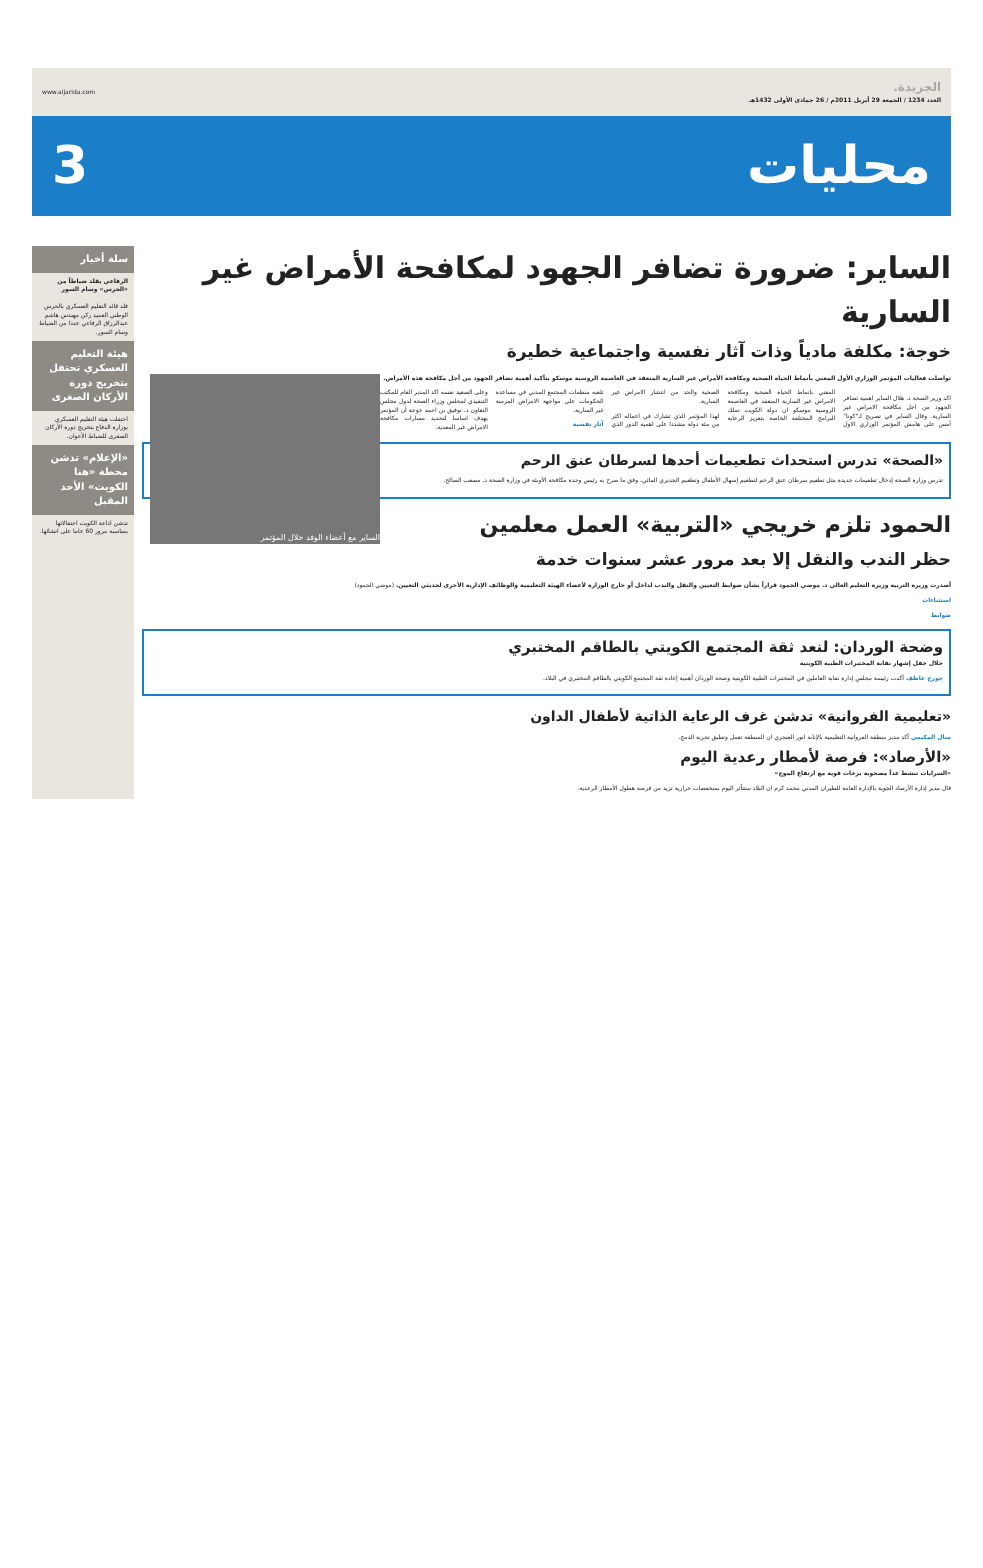الجريدة.
العدد 1234 / الجمعة 29 أبريل 2011م / 26 جمادى الأولى 1432هـ
www.aljarida.com
محليات 3
الساير: ضرورة تضافر الجهود لمكافحة الأمراض غير السارية
خوجة: مكلفة مادياً وذات آثار نفسية واجتماعية خطيرة
الساير مع أعضاء الوفد خلال المؤتمر
تواصلت فعاليات المؤتمر الوزاري الأول المعني بأنماط الحياة الصحية ومكافحة الأمراض غير السارية المنعقد في العاصمة الروسية موسكو بتأكيد أهمية تضافر الجهود من أجل مكافحة هذه الأمراض.
اكد وزير الصحة د. هلال الساير اهمية تضافر الجهود من اجل مكافحة الامراض غير السارية. وقال الساير في تصريح لـ"كونا" أمس على هامش المؤتمر الوزاري الاول المعني بانماط الحياة الصحية ومكافحة الامراض غير السارية المنعقد في العاصمة الروسية موسكو ان دولة الكويت تملك البرامج المختلفة الخاصة بتعزيز الرعاية الصحية والحد من انتشار الامراض غير السارية.
لهذا المؤتمر الذي تشارك في اعماله اكثر من مئة دولة مشددا على اهمية الدور الذي تلعبه منظمات المجتمع المدني في مساعدة الحكومات على مواجهة الامراض المزمنة غير السارية.
آثار نفسية
وعلى الصعيد نفسه اكد المدير العام للمكتب التنفيذي لمجلس وزراء الصحة لدول مجلس التعاون د. توفيق بن احمد خوجة أن المؤتمر يهدف اساسا لتحديد مسارات مكافحة الامراض غير المعدية.
«الصحة» تدرس استحداث تطعيمات أحدها لسرطان عنق الرحم
تدرس وزارة الصحة إدخال تطعيمات جديدة مثل تطعيم سرطان عنق الرحم لتطعيم إسهال الأطفال وتطعيم الجديري المائي، وفق ما صرح به رئيس وحدة مكافحة الأوبئة في وزارة الصحة د. مصعب الصالح.
الحمود تلزم خريجي «التربية» العمل معلمين
حظر الندب والنقل إلا بعد مرور عشر سنوات خدمة
أصدرت وزيرة التربية وزيرة التعليم العالي د. موضي الحمود قراراً بشأن ضوابط التعيين والنقل والندب لداخل أو خارج الوزارة لأعضاء الهيئة التعليمية والوظائف الإدارية الأخرى لحديثي التعيين. (موضي الحمود)
استثناءات
ضوابط
وضحة الوردان: لنعد ثقة المجتمع الكويتي بالطاقم المختبري
خلال حفل إشهار نقابة المختبرات الطبية الكويتية
جورج عاطف أكدت رئيسة مجلس إدارة نقابة العاملين في المختبرات الطبية الكويتية وضحة الوردان أهمية إعادة ثقة المجتمع الكويتي بالطاقم المختبري في البلاد.
«تعليمية الفروانية» تدشن غرف الرعاية الذاتية لأطفال الداون
منال المكيمي أكد مدير منطقة الفروانية التعليمية بالإنابة انور العنجري ان المنطقة تعمل وتطبق تجربة الدمج.
«الأرصاد»: فرصة لأمطار رعدية اليوم
«السرايات تنشط غداً مصحوبة بزخات قوية مع ارتفاع الموج»
قال مدير إدارة الأرصاد الجوية بالإدارة العامة للطيران المدني محمد كرم ان البلاد ستتأثر اليوم بمنخفضات حرارية تزيد من فرصة هطول الأمطار الرعدية.
سلة أخبار
الرفاعي يقلد ضباطاً من «الحرس» وسام السور
قلد قائد التعليم العسكري بالحرس الوطني العميد ركن مهندس هاشم عبدالرزاق الرفاعي عددا من الضباط وسام السور.
هيئة التعليم العسكري تحتفل بتخريج دورة الأركان الصغرى
احتفلت هيئة التعليم العسكري بوزارة الدفاع بتخريج دورة الأركان الصغرى للضباط الأعوان.
«الإعلام» تدشن محطة «هنا الكويت» الأحد المقبل
تدشن اذاعة الكويت احتفالاتها بمناسبة مرور 60 عاما على انشائها.